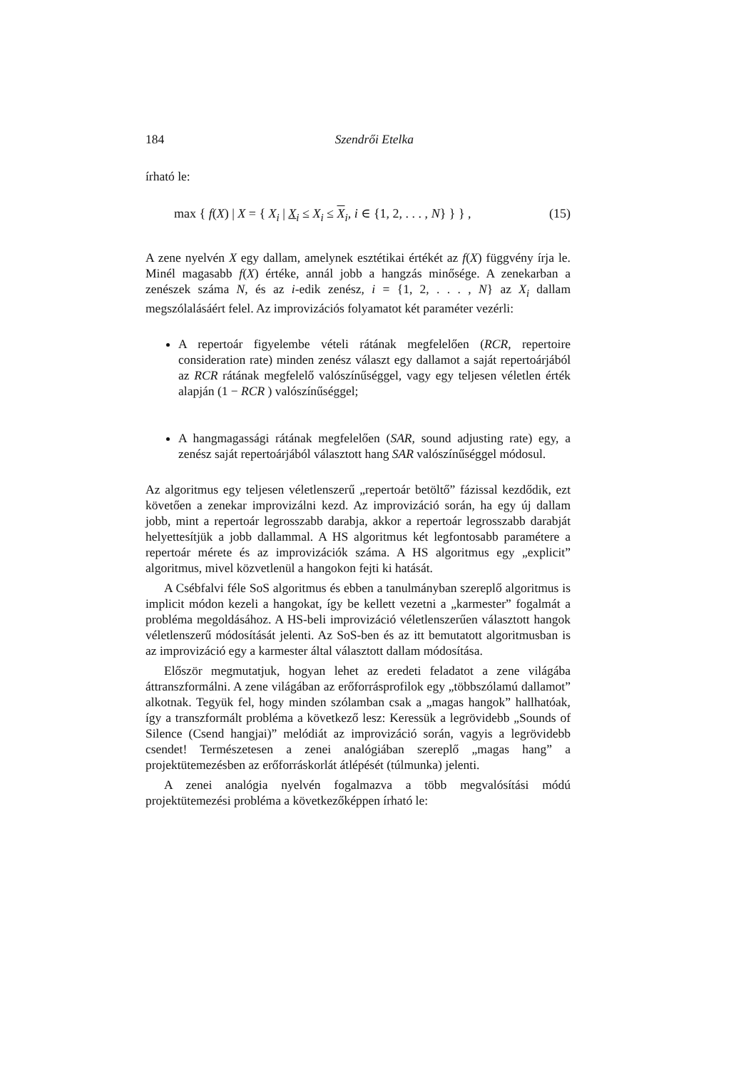184 Szendrői Etelka
írható le:
max { f(X) | X = { X<sub>i</sub> | X<sub>i</sub> ≤ X<sub>i</sub> ≤ X<sub>i</sub>, i ∈ {1, 2, . . . , N} } } , (15)
A zene nyelvén X egy dallam, amelynek esztétikai értékét az f(X) függvény írja le. Minél magasabb f(X) értéke, annál jobb a hangzás minősége. A zenekarban a zenészek száma N, és az i-edik zenész, i = {1, 2, . . . , N} az X<sub>i</sub> dallam megszólalásáért felel. Az improvizációs folyamatot két paraméter vezérli:
A repertoár figyelembe vételi rátának megfelelően (RCR, repertoire consideration rate) minden zenész választ egy dallamot a saját repertoárjából az RCR rátának megfelelő valószínűséggel, vagy egy teljesen véletlen érték alapján (1 − RCR ) valószínűséggel;
A hangmagassági rátának megfelelően (SAR, sound adjusting rate) egy, a zenész saját repertoárjából választott hang SAR valószínűséggel módosul.
Az algoritmus egy teljesen véletlenszerű „repertoár betöltő” fázissal kezdődik, ezt követően a zenekar improvizálni kezd. Az improvizáció során, ha egy új dallam jobb, mint a repertoár legrosszabb darabja, akkor a repertoár legrosszabb darabját helyettesítjük a jobb dallammal. A HS algoritmus két legfontosabb paramétere a repertoár mérete és az improvizációk száma. A HS algoritmus egy „explicit” algoritmus, mivel közvetlenül a hangokon fejti ki hatását.
A Csébfalvi féle SoS algoritmus és ebben a tanulmányban szereplő algoritmus is implicit módon kezeli a hangokat, így be kellett vezetni a „karmester” fogalmát a probléma megoldásához. A HS-beli improvizáció véletlenszerűen választott hangok véletlenszerű módosítását jelenti. Az SoS-ben és az itt bemutatott algoritmusban is az improvizáció egy a karmester által választott dallam módosítása.
Először megmutatjuk, hogyan lehet az eredeti feladatot a zene világába áttranszformálni. A zene világában az erőforrásprofilok egy „többszólamú dallamot” alkotnak. Tegyük fel, hogy minden szólamban csak a „magas hangok” hallhatóak, így a transzformált probléma a következő lesz: Keressük a legrövidebb „Sounds of Silence (Csend hangjai)” melódiát az improvizáció során, vagyis a legrövidebb csendet! Természetesen a zenei analógiában szereplő „magas hang” a projektütemezésben az erőforráskorlát átlépését (túlmunka) jelenti.
A zenei analógia nyelvén fogalmazva a több megvalósítási módú projektütemezési probléma a következőképpen írható le: